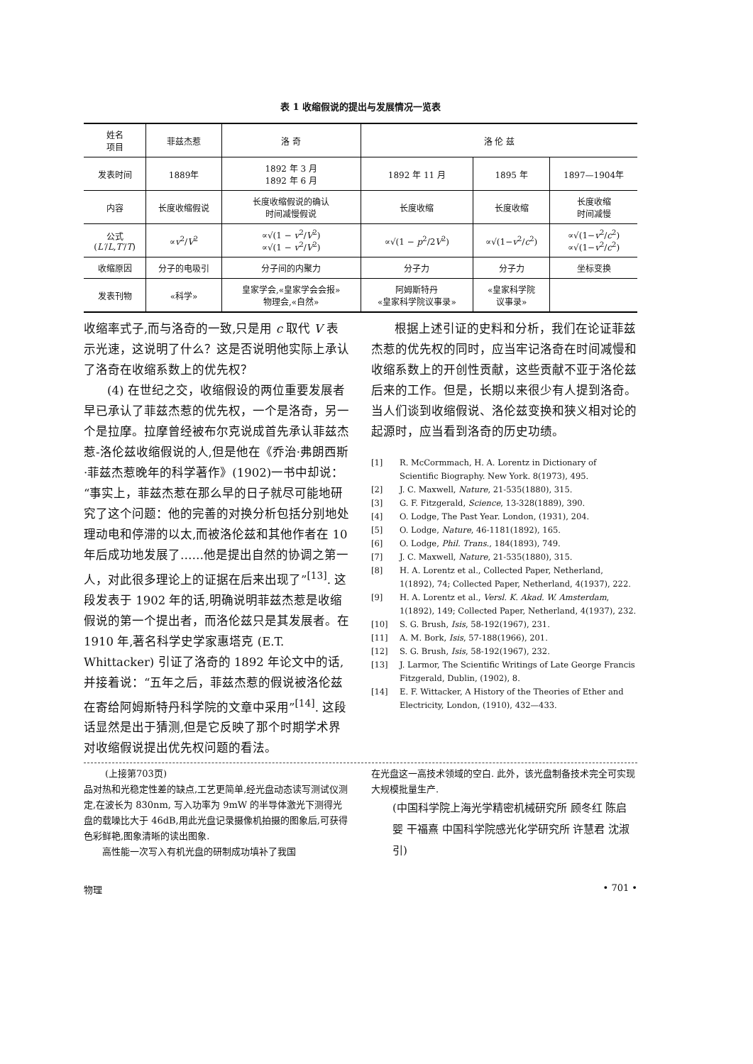表 1 收缩假说的提出与发展情况一览表
| 姓名 项目 | 菲兹杰惹 | 洛 奇 | 洛 伦 兹 | | |
| --- | --- | --- | --- | --- | --- |
| 发表时间 | 1889年 | 1892 年 3 月 1892 年 6 月 | 1892 年 11 月 | 1895 年 | 1897—1904年 |
| 内容 | 长度收缩假说 | 长度收缩假说的确认 时间减慢假说 | 长度收缩 | 长度收缩 | 长度收缩 时间减慢 |
| 公式 ( L′ / L , T′ / T ) | ∝ v<sup>2</sup>/ V<sup>2</sup> | ∝√(1 − v<sup>2</sup>/ V<sup>2</sup>) ∝√(1 − v<sup>2</sup>/ V<sup>2</sup>) | ∝√(1 − p<sup>2</sup>/2 V<sup>2</sup>) | ∝√(1− v<sup>2</sup>/ c<sup>2</sup>) | ∝√(1− v<sup>2</sup>/ c<sup>2</sup>) ∝√(1− v<sup>2</sup>/ c<sup>2</sup>) |
| 收缩原因 | 分子的电吸引 | 分子间的内聚力 | 分子力 | 分子力 | 坐标变换 |
| 发表刊物 | «科学» | 皇家学会,«皇家学会会报» 物理会,«自然» | 阿姆斯特丹 «皇家科学院议事录» | «皇家科学院 议事录» | |
收缩率式子,而与洛奇的一致,只是用 c 取代 V 表示光速，这说明了什么？这是否说明他实际上承认了洛奇在收缩系数上的优先权？
(4) 在世纪之交，收缩假设的两位重要发展者早已承认了菲兹杰惹的优先权，一个是洛奇，另一个是拉摩。拉摩曾经被布尔克说成首先承认菲兹杰惹-洛伦兹收缩假说的人,但是他在《乔治·弗朗西斯·菲兹杰惹晚年的科学著作》(1902)一书中却说：“事实上，菲兹杰惹在那么早的日子就尽可能地研究了这个问题：他的完善的对换分析包括分别地处理动电和停滞的以太,而被洛伦兹和其他作者在 10 年后成功地发展了……他是提出自然的协调之第一人，对此很多理论上的证据在后来出现了”<sup>[13]</sup>. 这段发表于 1902 年的话,明确说明菲兹杰惹是收缩假说的第一个提出者，而洛伦兹只是其发展者。在 1910 年,著名科学史学家惠塔克 (E.T. Whittacker) 引证了洛奇的 1892 年论文中的话,并接着说：“五年之后，菲兹杰惹的假说被洛伦兹在寄给阿姆斯特丹科学院的文章中采用”<sup>[14]</sup>. 这段话显然是出于猜测,但是它反映了那个时期学术界对收缩假说提出优先权问题的看法。
根据上述引证的史料和分析，我们在论证菲兹杰惹的优先权的同时，应当牢记洛奇在时间减慢和收缩系数上的开创性贡献，这些贡献不亚于洛伦兹后来的工作。但是，长期以来很少有人提到洛奇。当人们谈到收缩假说、洛伦兹变换和狭义相对论的起源时，应当看到洛奇的历史功绩。
[1] R. McCormmach, H. A. Lorentz in Dictionary of Scientific Biography. New York. 8(1973), 495.
[2] J. C. Maxwell, Nature, 21-535(1880), 315.
[3] G. F. Fitzgerald, Science, 13-328(1889), 390.
[4] O. Lodge, The Past Year. London, (1931), 204.
[5] O. Lodge, Nature, 46-1181(1892), 165.
[6] O. Lodge, Phil. Trans., 184(1893), 749.
[7] J. C. Maxwell, Nature, 21-535(1880), 315.
[8] H. A. Lorentz et al., Collected Paper, Netherland, 1(1892), 74; Collected Paper, Netherland, 4(1937), 222.
[9] H. A. Lorentz et al., Versl. K. Akad. W. Amsterdam, 1(1892), 149; Collected Paper, Netherland, 4(1937), 232.
[10] S. G. Brush, Isis, 58-192(1967), 231.
[11] A. M. Bork, Isis, 57-188(1966), 201.
[12] S. G. Brush, Isis, 58-192(1967), 232.
[13] J. Larmor, The Scientific Writings of Late George Francis Fitzgerald, Dublin, (1902), 8.
[14] E. F. Wittacker, A History of the Theories of Ether and Electricity, London, (1910), 432—433.
(上接第703页)
品对热和光稳定性差的缺点,工艺更简单,经光盘动态读写测试仪测定,在波长为 830nm, 写入功率为 9mW 的半导体激光下测得光盘的载噪比大于 46dB,用此光盘记录摄像机拍摄的图象后,可获得色彩鲜艳,图象清晰的读出图象.
高性能一次写入有机光盘的研制成功填补了我国
在光盘这一高技术领域的空白. 此外，该光盘制备技术完全可实现大规模批量生产.
(中国科学院上海光学精密机械研究所 顾冬红 陈启婴 干福熹 中国科学院感光化学研究所 许慧君 沈淑引)
物理 • 701 •